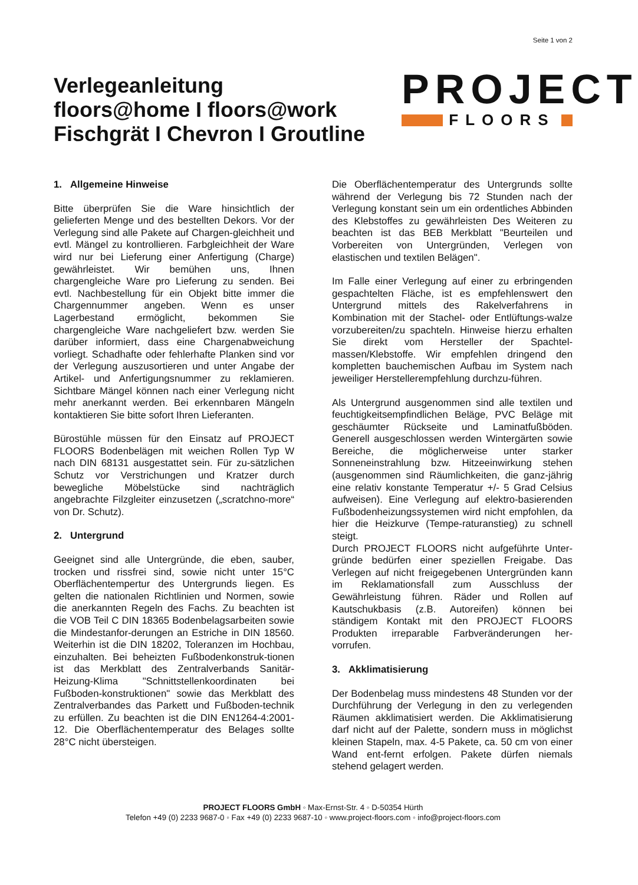Seite 1 von 2
Verlegeanleitung
floors@home I floors@work
Fischgrät I Chevron I Groutline
PROJECT
FLOORS
1. Allgemeine Hinweise
Bitte überprüfen Sie die Ware hinsichtlich der gelieferten Menge und des bestellten Dekors. Vor der Verlegung sind alle Pakete auf Chargen-gleichheit und evtl. Mängel zu kontrollieren. Farbgleichheit der Ware wird nur bei Lieferung einer Anfertigung (Charge) gewährleistet. Wir bemühen uns, Ihnen chargengleiche Ware pro Lieferung zu senden. Bei evtl. Nachbestellung für ein Objekt bitte immer die Chargennummer angeben. Wenn es unser Lagerbestand ermöglicht, bekommen Sie chargengleiche Ware nachgeliefert bzw. werden Sie darüber informiert, dass eine Chargenabweichung vorliegt. Schadhafte oder fehlerhafte Planken sind vor der Verlegung auszusortieren und unter Angabe der Artikel- und Anfertigungsnummer zu reklamieren. Sichtbare Mängel können nach einer Verlegung nicht mehr anerkannt werden. Bei erkennbaren Mängeln kontaktieren Sie bitte sofort Ihren Lieferanten.
Bürostühle müssen für den Einsatz auf PROJECT FLOORS Bodenbelägen mit weichen Rollen Typ W nach DIN 68131 ausgestattet sein. Für zu-sätzlichen Schutz vor Verstrichungen und Kratzer durch bewegliche Möbelstücke sind nachträglich angebrachte Filzgleiter einzusetzen („scratchno-more“ von Dr. Schutz).
2. Untergrund
Geeignet sind alle Untergründe, die eben, sauber, trocken und rissfrei sind, sowie nicht unter 15°C Oberflächentempertur des Untergrunds liegen. Es gelten die nationalen Richtlinien und Normen, sowie die anerkannten Regeln des Fachs. Zu beachten ist die VOB Teil C DIN 18365 Bodenbelagsarbeiten sowie die Mindestanfor-derungen an Estriche in DIN 18560. Weiterhin ist die DIN 18202, Toleranzen im Hochbau, einzuhalten. Bei beheizten Fußbodenkonstruk-tionen ist das Merkblatt des Zentralverbands Sanitär-Heizung-Klima "Schnittstellenkoordinaten bei Fußboden-konstruktionen" sowie das Merkblatt des Zentralverbandes das Parkett und Fußboden-technik zu erfüllen. Zu beachten ist die DIN EN1264-4:2001-12. Die Oberflächentemperatur des Belages sollte 28°C nicht übersteigen.
Die Oberflächentemperatur des Untergrunds sollte während der Verlegung bis 72 Stunden nach der Verlegung konstant sein um ein ordentliches Abbinden des Klebstoffes zu gewährleisten Des Weiteren zu beachten ist das BEB Merkblatt "Beurteilen und Vorbereiten von Untergründen, Verlegen von elastischen und textilen Belägen".
Im Falle einer Verlegung auf einer zu erbringenden gespachtelten Fläche, ist es empfehlenswert den Untergrund mittels des Rakelverfahrens in Kombination mit der Stachel- oder Entlüftungs-walze vorzubereiten/zu spachteln. Hinweise hierzu erhalten Sie direkt vom Hersteller der Spachtel-massen/Klebstoffe. Wir empfehlen dringend den kompletten bauchemischen Aufbau im System nach jeweiliger Herstellerempfehlung durchzu-führen.
Als Untergrund ausgenommen sind alle textilen und feuchtigkeitsempfindlichen Beläge, PVC Beläge mit geschäumter Rückseite und Laminatfußböden. Generell ausgeschlossen werden Wintergärten sowie Bereiche, die möglicherweise unter starker Sonneneinstrahlung bzw. Hitzeeinwirkung stehen (ausgenommen sind Räumlichkeiten, die ganz-jährig eine relativ konstante Temperatur +/- 5 Grad Celsius aufweisen). Eine Verlegung auf elektro-basierenden Fußbodenheizungssystemen wird nicht empfohlen, da hier die Heizkurve (Tempe-raturanstieg) zu schnell steigt.
Durch PROJECT FLOORS nicht aufgeführte Unter-gründe bedürfen einer speziellen Freigabe. Das Verlegen auf nicht freigegebenen Untergründen kann im Reklamationsfall zum Ausschluss der Gewährleistung führen. Räder und Rollen auf Kautschukbasis (z.B. Autoreifen) können bei ständigem Kontakt mit den PROJECT FLOORS Produkten irreparable Farbveränderungen her-vorrufen.
3. Akklimatisierung
Der Bodenbelag muss mindestens 48 Stunden vor der Durchführung der Verlegung in den zu verlegenden Räumen akklimatisiert werden. Die Akklimatisierung darf nicht auf der Palette, sondern muss in möglichst kleinen Stapeln, max. 4-5 Pakete, ca. 50 cm von einer Wand ent-fernt erfolgen. Pakete dürfen niemals stehend gelagert werden.
PROJECT FLOORS GmbH ◦ Max-Ernst-Str. 4 ◦ D-50354 Hürth
Telefon +49 (0) 2233 9687-0 ◦ Fax +49 (0) 2233 9687-10 ◦ www.project-floors.com ◦ info@project-floors.com